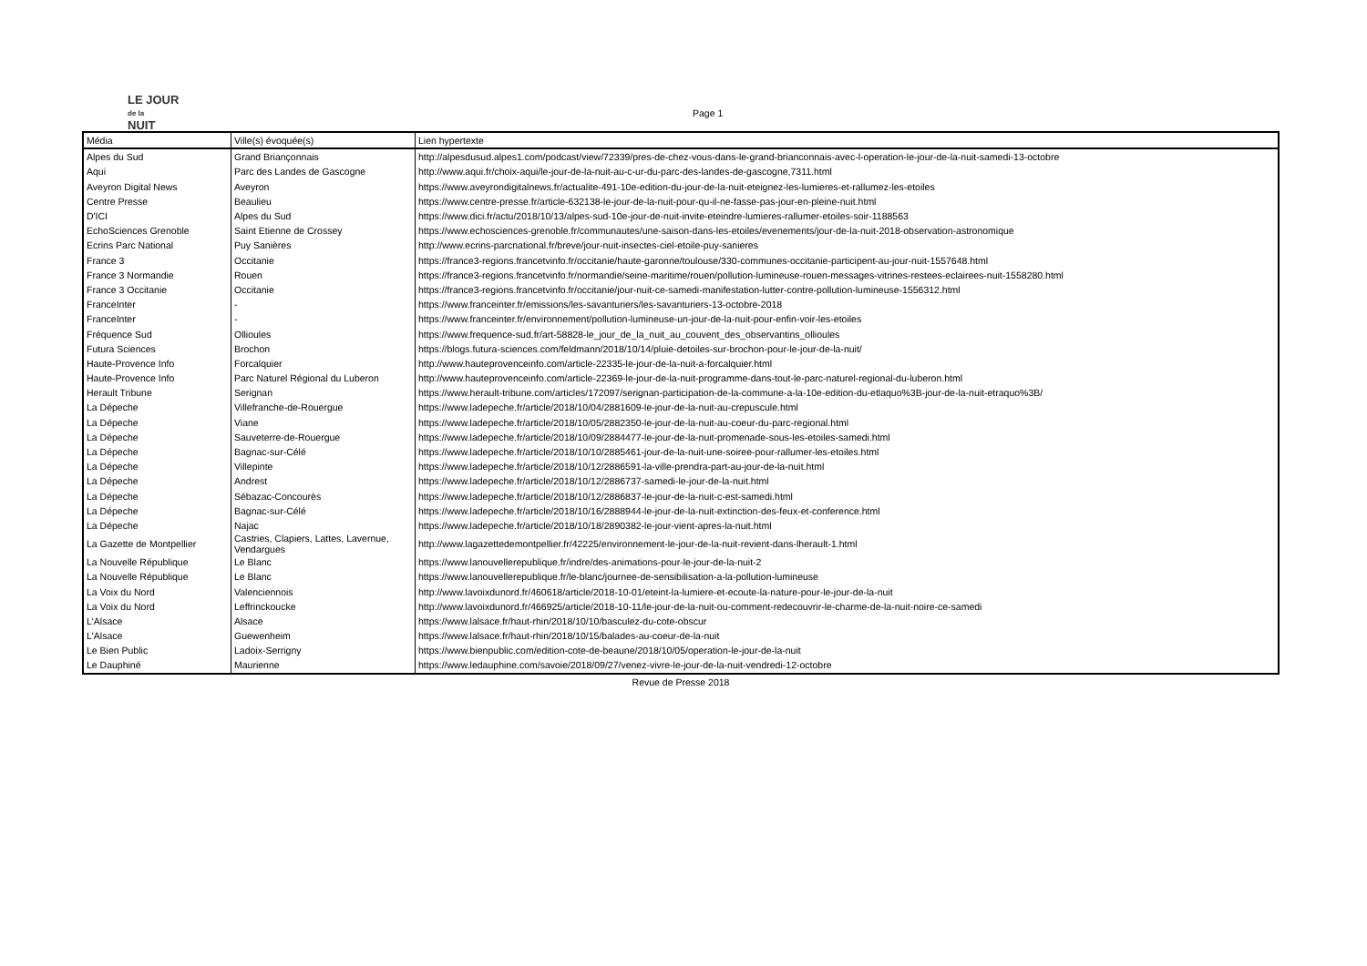LE JOUR
de la
NUIT
Page 1
| Média | Ville(s) évoquée(s) | Lien hypertexte |
| --- | --- | --- |
| Alpes du Sud | Grand Briançonnais | http://alpesdusud.alpes1.com/podcast/view/72339/pres-de-chez-vous-dans-le-grand-brianconnais-avec-l-operation-le-jour-de-la-nuit-samedi-13-octobre |
| Aqui | Parc des Landes de Gascogne | http://www.aqui.fr/choix-aqui/le-jour-de-la-nuit-au-c-ur-du-parc-des-landes-de-gascogne,7311.html |
| Aveyron Digital News | Aveyron | https://www.aveyrondigitalnews.fr/actualite-491-10e-edition-du-jour-de-la-nuit-eteignez-les-lumieres-et-rallumez-les-etoiles |
| Centre Presse | Beaulieu | https://www.centre-presse.fr/article-632138-le-jour-de-la-nuit-pour-qu-il-ne-fasse-pas-jour-en-pleine-nuit.html |
| D'ICI | Alpes du Sud | https://www.dici.fr/actu/2018/10/13/alpes-sud-10e-jour-de-nuit-invite-eteindre-lumieres-rallumer-etoiles-soir-1188563 |
| EchoSciences Grenoble | Saint Etienne de Crossey | https://www.echosciences-grenoble.fr/communautes/une-saison-dans-les-etoiles/evenements/jour-de-la-nuit-2018-observation-astronomique |
| Ecrins Parc National | Puy Sanières | http://www.ecrins-parcnational.fr/breve/jour-nuit-insectes-ciel-etoile-puy-sanieres |
| France 3 | Occitanie | https://france3-regions.francetvinfo.fr/occitanie/haute-garonne/toulouse/330-communes-occitanie-participent-au-jour-nuit-1557648.html |
| France 3 Normandie | Rouen | https://france3-regions.francetvinfo.fr/normandie/seine-maritime/rouen/pollution-lumineuse-rouen-messages-vitrines-restees-eclairees-nuit-1558280.html |
| France 3 Occitanie | Occitanie | https://france3-regions.francetvinfo.fr/occitanie/jour-nuit-ce-samedi-manifestation-lutter-contre-pollution-lumineuse-1556312.html |
| FranceInter | - | https://www.franceinter.fr/emissions/les-savanturiers/les-savanturiers-13-octobre-2018 |
| FranceInter | - | https://www.franceinter.fr/environnement/pollution-lumineuse-un-jour-de-la-nuit-pour-enfin-voir-les-etoiles |
| Fréquence Sud | Ollioules | https://www.frequence-sud.fr/art-58828-le_jour_de_la_nuit_au_couvent_des_observantins_ollioules |
| Futura Sciences | Brochon | https://blogs.futura-sciences.com/feldmann/2018/10/14/pluie-detoiles-sur-brochon-pour-le-jour-de-la-nuit/ |
| Haute-Provence Info | Forcalquier | http://www.hauteprovenceinfo.com/article-22335-le-jour-de-la-nuit-a-forcalquier.html |
| Haute-Provence Info | Parc Naturel Régional du Luberon | http://www.hauteprovenceinfo.com/article-22369-le-jour-de-la-nuit-programme-dans-tout-le-parc-naturel-regional-du-luberon.html |
| Herault Tribune | Serignan | https://www.herault-tribune.com/articles/172097/serignan-participation-de-la-commune-a-la-10e-edition-du-etlaquo%3B-jour-de-la-nuit-etraquo%3B/ |
| La Dépeche | Villefranche-de-Rouergue | https://www.ladepeche.fr/article/2018/10/04/2881609-le-jour-de-la-nuit-au-crepuscule.html |
| La Dépeche | Viane | https://www.ladepeche.fr/article/2018/10/05/2882350-le-jour-de-la-nuit-au-coeur-du-parc-regional.html |
| La Dépeche | Sauveterre-de-Rouergue | https://www.ladepeche.fr/article/2018/10/09/2884477-le-jour-de-la-nuit-promenade-sous-les-etoiles-samedi.html |
| La Dépeche | Bagnac-sur-Célé | https://www.ladepeche.fr/article/2018/10/10/2885461-jour-de-la-nuit-une-soiree-pour-rallumer-les-etoiles.html |
| La Dépeche | Villepinte | https://www.ladepeche.fr/article/2018/10/12/2886591-la-ville-prendra-part-au-jour-de-la-nuit.html |
| La Dépeche | Andrest | https://www.ladepeche.fr/article/2018/10/12/2886737-samedi-le-jour-de-la-nuit.html |
| La Dépeche | Sébazac-Concourès | https://www.ladepeche.fr/article/2018/10/12/2886837-le-jour-de-la-nuit-c-est-samedi.html |
| La Dépeche | Bagnac-sur-Célé | https://www.ladepeche.fr/article/2018/10/16/2888944-le-jour-de-la-nuit-extinction-des-feux-et-conference.html |
| La Dépeche | Najac | https://www.ladepeche.fr/article/2018/10/18/2890382-le-jour-vient-apres-la-nuit.html |
| La Gazette de Montpellier | Castries, Clapiers, Lattes, Lavernue, Vendargues | http://www.lagazettedemontpellier.fr/42225/environnement-le-jour-de-la-nuit-revient-dans-lherault-1.html |
| La Nouvelle République | Le Blanc | https://www.lanouvellerepublique.fr/indre/des-animations-pour-le-jour-de-la-nuit-2 |
| La Nouvelle République | Le Blanc | https://www.lanouvellerepublique.fr/le-blanc/journee-de-sensibilisation-a-la-pollution-lumineuse |
| La Voix du Nord | Valenciennois | http://www.lavoixdunord.fr/460618/article/2018-10-01/eteint-la-lumiere-et-ecoute-la-nature-pour-le-jour-de-la-nuit |
| La Voix du Nord | Leffrinckoucke | http://www.lavoixdunord.fr/466925/article/2018-10-11/le-jour-de-la-nuit-ou-comment-redecouvrir-le-charme-de-la-nuit-noire-ce-samedi |
| L'Alsace | Alsace | https://www.lalsace.fr/haut-rhin/2018/10/10/basculez-du-cote-obscur |
| L'Alsace | Guewenheim | https://www.lalsace.fr/haut-rhin/2018/10/15/balades-au-coeur-de-la-nuit |
| Le Bien Public | Ladoix-Serrigny | https://www.bienpublic.com/edition-cote-de-beaune/2018/10/05/operation-le-jour-de-la-nuit |
| Le Dauphiné | Maurienne | https://www.ledauphine.com/savoie/2018/09/27/venez-vivre-le-jour-de-la-nuit-vendredi-12-octobre |
Revue de Presse 2018